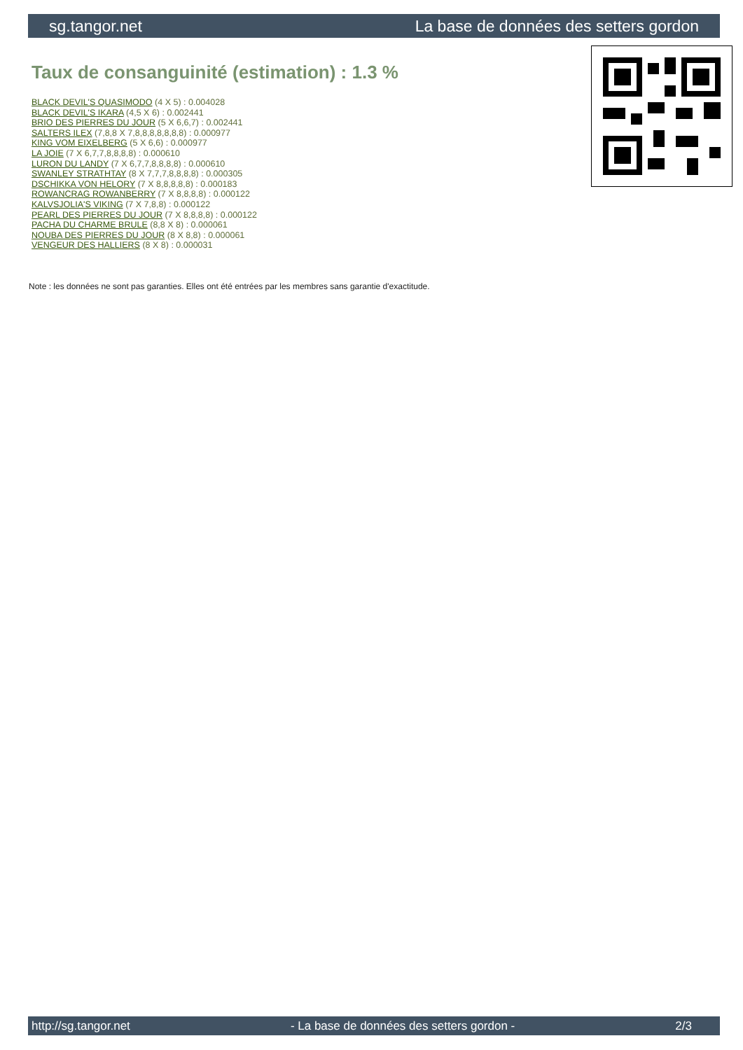sg.tangor.net La base de données des setters gordon
Taux de consanguinité (estimation) : 1.3 %
BLACK DEVIL'S QUASIMODO (4 X 5) : 0.004028
BLACK DEVIL'S IKARA (4,5 X 6) : 0.002441
BRIO DES PIERRES DU JOUR (5 X 6,6,7) : 0.002441
SALTERS ILEX (7,8,8 X 7,8,8,8,8,8,8,8) : 0.000977
KING VOM EIXELBERG (5 X 6,6) : 0.000977
LA JOIE (7 X 6,7,7,8,8,8,8) : 0.000610
LURON DU LANDY (7 X 6,7,7,8,8,8,8) : 0.000610
SWANLEY STRATHTAY (8 X 7,7,7,8,8,8,8) : 0.000305
DSCHIKKA VON HELORY (7 X 8,8,8,8,8) : 0.000183
ROWANCRAG ROWANBERRY (7 X 8,8,8,8) : 0.000122
KALVSJOLIA'S VIKING (7 X 7,8,8) : 0.000122
PEARL DES PIERRES DU JOUR (7 X 8,8,8,8) : 0.000122
PACHA DU CHARME BRULE (8,8 X 8) : 0.000061
NOUBA DES PIERRES DU JOUR (8 X 8,8) : 0.000061
VENGEUR DES HALLIERS (8 X 8) : 0.000031
Note : les données ne sont pas garanties. Elles ont été entrées par les membres sans garantie d'exactitude.
http://sg.tangor.net - La base de données des setters gordon - 2/3